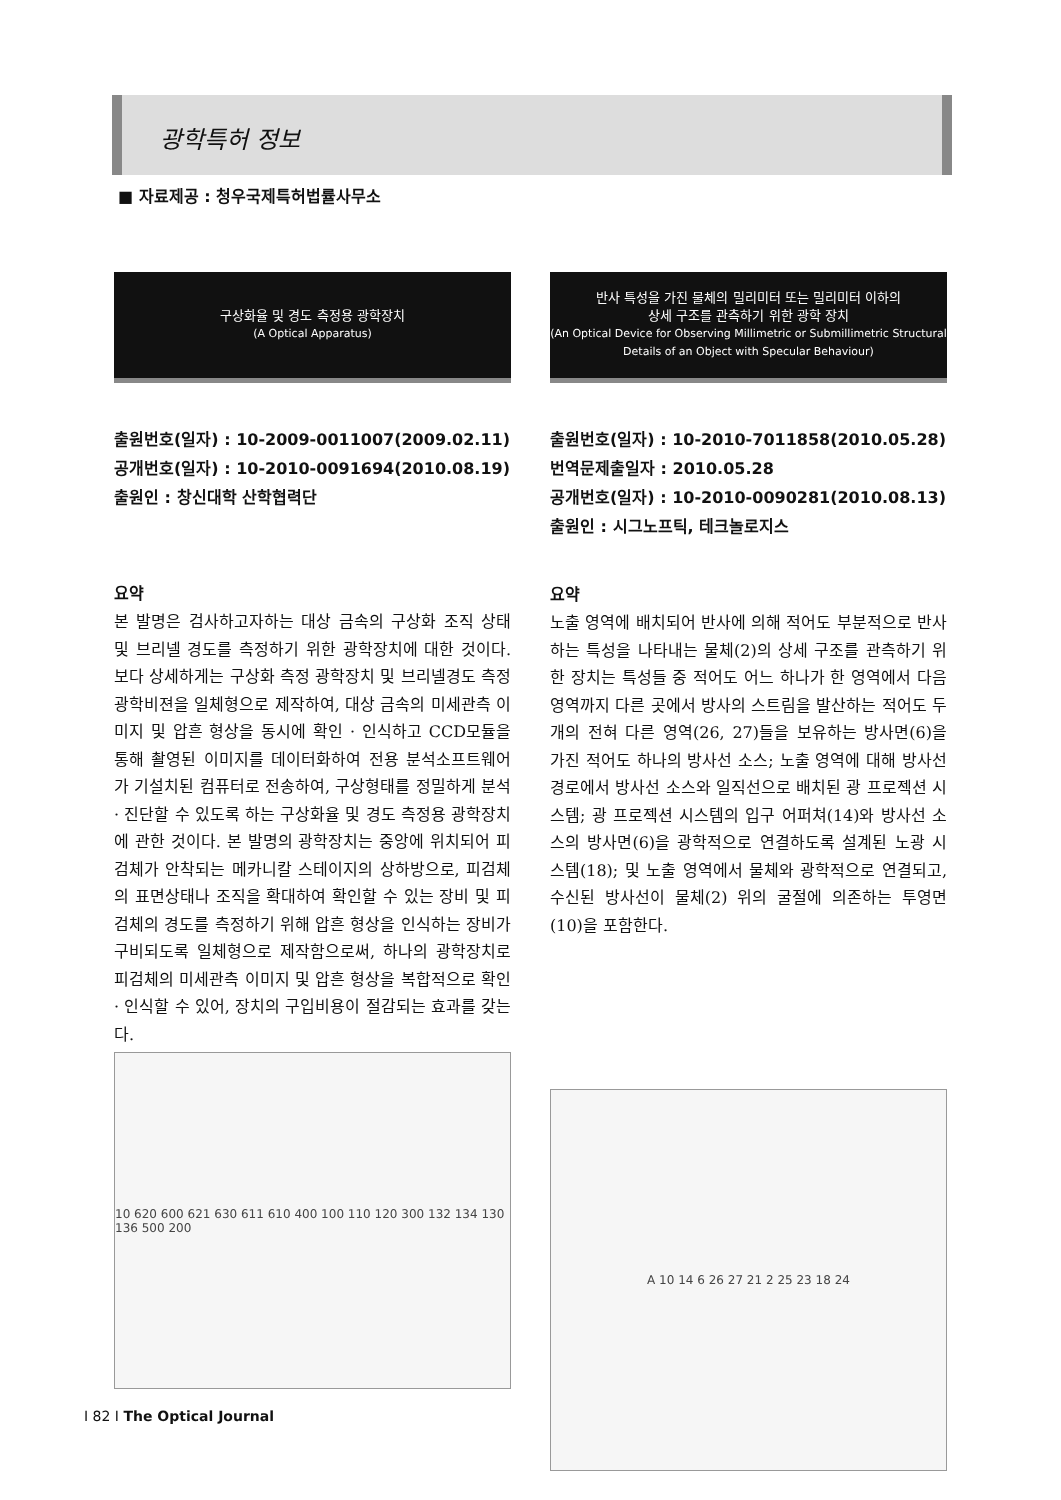광학특허 정보
■ 자료제공 : 청우국제특허법률사무소
구상화율 및 경도 측정용 광학장치
(A Optical Apparatus)
출원번호(일자) : 10-2009-0011007(2009.02.11)
공개번호(일자) : 10-2010-0091694(2010.08.19)
출원인 : 창신대학 산학협력단
요약
본 발명은 검사하고자하는 대상 금속의 구상화 조직 상태 및 브리넬 경도를 측정하기 위한 광학장치에 대한 것이다. 보다 상세하게는 구상화 측정 광학장치 및 브리넬경도 측정 광학비젼을 일체형으로 제작하여, 대상 금속의 미세관측 이미지 및 압흔 형상을 동시에 확인 · 인식하고 CCD모듈을 통해 촬영된 이미지를 데이터화하여 전용 분석소프트웨어가 기설치된 컴퓨터로 전송하여, 구상형태를 정밀하게 분석 · 진단할 수 있도록 하는 구상화율 및 경도 측정용 광학장치에 관한 것이다. 본 발명의 광학장치는 중앙에 위치되어 피검체가 안착되는 메카니칼 스테이지의 상하방으로, 피검체의 표면상태나 조직을 확대하여 확인할 수 있는 장비 및 피검체의 경도를 측정하기 위해 압흔 형상을 인식하는 장비가 구비되도록 일체형으로 제작함으로써, 하나의 광학장치로 피검체의 미세관측 이미지 및 압흔 형상을 복합적으로 확인 · 인식할 수 있어, 장치의 구입비용이 절감되는 효과를 갖는다.
10 620 600 621 630 611 610 400 100 110 120 300 132 134 130 136 500 200
반사 특성을 가진 물체의 밀리미터 또는 밀리미터 이하의
상세 구조를 관측하기 위한 광학 장치
(An Optical Device for Observing Millimetric or Submillimetric Structural
Details of an Object with Specular Behaviour)
출원번호(일자) : 10-2010-7011858(2010.05.28)
번역문제출일자 : 2010.05.28
공개번호(일자) : 10-2010-0090281(2010.08.13)
출원인 : 시그노프틱, 테크놀로지스
요약
노출 영역에 배치되어 반사에 의해 적어도 부분적으로 반사하는 특성을 나타내는 물체(2)의 상세 구조를 관측하기 위한 장치는 특성들 중 적어도 어느 하나가 한 영역에서 다음 영역까지 다른 곳에서 방사의 스트림을 발산하는 적어도 두 개의 전혀 다른 영역(26, 27)들을 보유하는 방사면(6)을 가진 적어도 하나의 방사선 소스; 노출 영역에 대해 방사선 경로에서 방사선 소스와 일직선으로 배치된 광 프로젝션 시스템; 광 프로젝션 시스템의 입구 어퍼쳐(14)와 방사선 소스의 방사면(6)을 광학적으로 연결하도록 설계된 노광 시스템(18); 및 노출 영역에서 물체와 광학적으로 연결되고, 수신된 방사선이 물체(2) 위의 굴절에 의존하는 투영면(10)을 포함한다.
A 10 14 6 26 27 21 2 25 23 18 24
I 82 I The Optical Journal